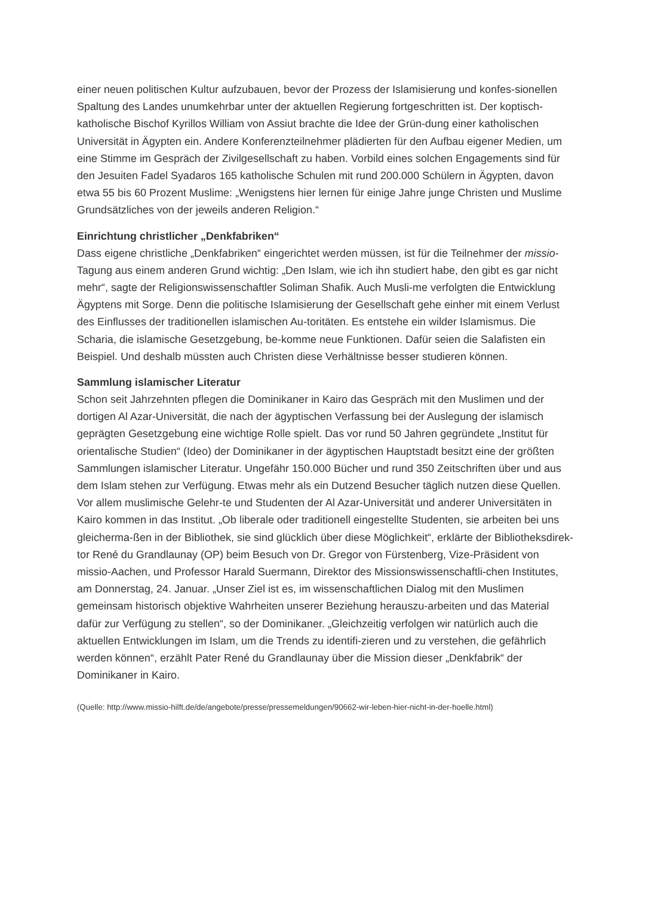einer neuen politischen Kultur aufzubauen, bevor der Prozess der Islamisierung und konfes-sionellen Spaltung des Landes unumkehrbar unter der aktuellen Regierung fortgeschritten ist. Der koptisch-katholische Bischof Kyrillos William von Assiut brachte die Idee der Grün-dung einer katholischen Universität in Ägypten ein. Andere Konferenzteilnehmer plädierten für den Aufbau eigener Medien, um eine Stimme im Gespräch der Zivilgesellschaft zu haben. Vorbild eines solchen Engagements sind für den Jesuiten Fadel Syadaros 165 katholische Schulen mit rund 200.000 Schülern in Ägypten, davon etwa 55 bis 60 Prozent Muslime: „Wenigstens hier lernen für einige Jahre junge Christen und Muslime Grundsätzliches von der jeweils anderen Religion.“
Einrichtung christlicher „Denkfabriken“
Dass eigene christliche „Denkfabriken“ eingerichtet werden müssen, ist für die Teilnehmer der missio-Tagung aus einem anderen Grund wichtig: „Den Islam, wie ich ihn studiert habe, den gibt es gar nicht mehr“, sagte der Religionswissenschaftler Soliman Shafik. Auch Musli-me verfolgten die Entwicklung Ägyptens mit Sorge. Denn die politische Islamisierung der Gesellschaft gehe einher mit einem Verlust des Einflusses der traditionellen islamischen Au-toritäten. Es entstehe ein wilder Islamismus. Die Scharia, die islamische Gesetzgebung, be-komme neue Funktionen. Dafür seien die Salafisten ein Beispiel. Und deshalb müssten auch Christen diese Verhältnisse besser studieren können.
Sammlung islamischer Literatur
Schon seit Jahrzehnten pflegen die Dominikaner in Kairo das Gespräch mit den Muslimen und der dortigen Al Azar-Universität, die nach der ägyptischen Verfassung bei der Auslegung der islamisch geprägten Gesetzgebung eine wichtige Rolle spielt. Das vor rund 50 Jahren gegründete „Institut für orientalische Studien“ (Ideo) der Dominikaner in der ägyptischen Hauptstadt besitzt eine der größten Sammlungen islamischer Literatur. Ungefähr 150.000 Bücher und rund 350 Zeitschriften über und aus dem Islam stehen zur Verfügung. Etwas mehr als ein Dutzend Besucher täglich nutzen diese Quellen. Vor allem muslimische Gelehr-te und Studenten der Al Azar-Universität und anderer Universitäten in Kairo kommen in das Institut. „Ob liberale oder traditionell eingestellte Studenten, sie arbeiten bei uns gleicherma-ßen in der Bibliothek, sie sind glücklich über diese Möglichkeit“, erklärte der Bibliotheksdirek-tor René du Grandlaunay (OP) beim Besuch von Dr. Gregor von Fürstenberg, Vize-Präsident von missio-Aachen, und Professor Harald Suermann, Direktor des Missionswissenschaftli-chen Institutes, am Donnerstag, 24. Januar. „Unser Ziel ist es, im wissenschaftlichen Dialog mit den Muslimen gemeinsam historisch objektive Wahrheiten unserer Beziehung herauszu-arbeiten und das Material dafür zur Verfügung zu stellen“, so der Dominikaner. „Gleichzeitig verfolgen wir natürlich auch die aktuellen Entwicklungen im Islam, um die Trends zu identifi-zieren und zu verstehen, die gefährlich werden können“, erzählt Pater René du Grandlaunay über die Mission dieser „Denkfabrik“ der Dominikaner in Kairo.
(Quelle: http://www.missio-hilft.de/de/angebote/presse/pressemeldungen/90662-wir-leben-hier-nicht-in-der-hoelle.html)